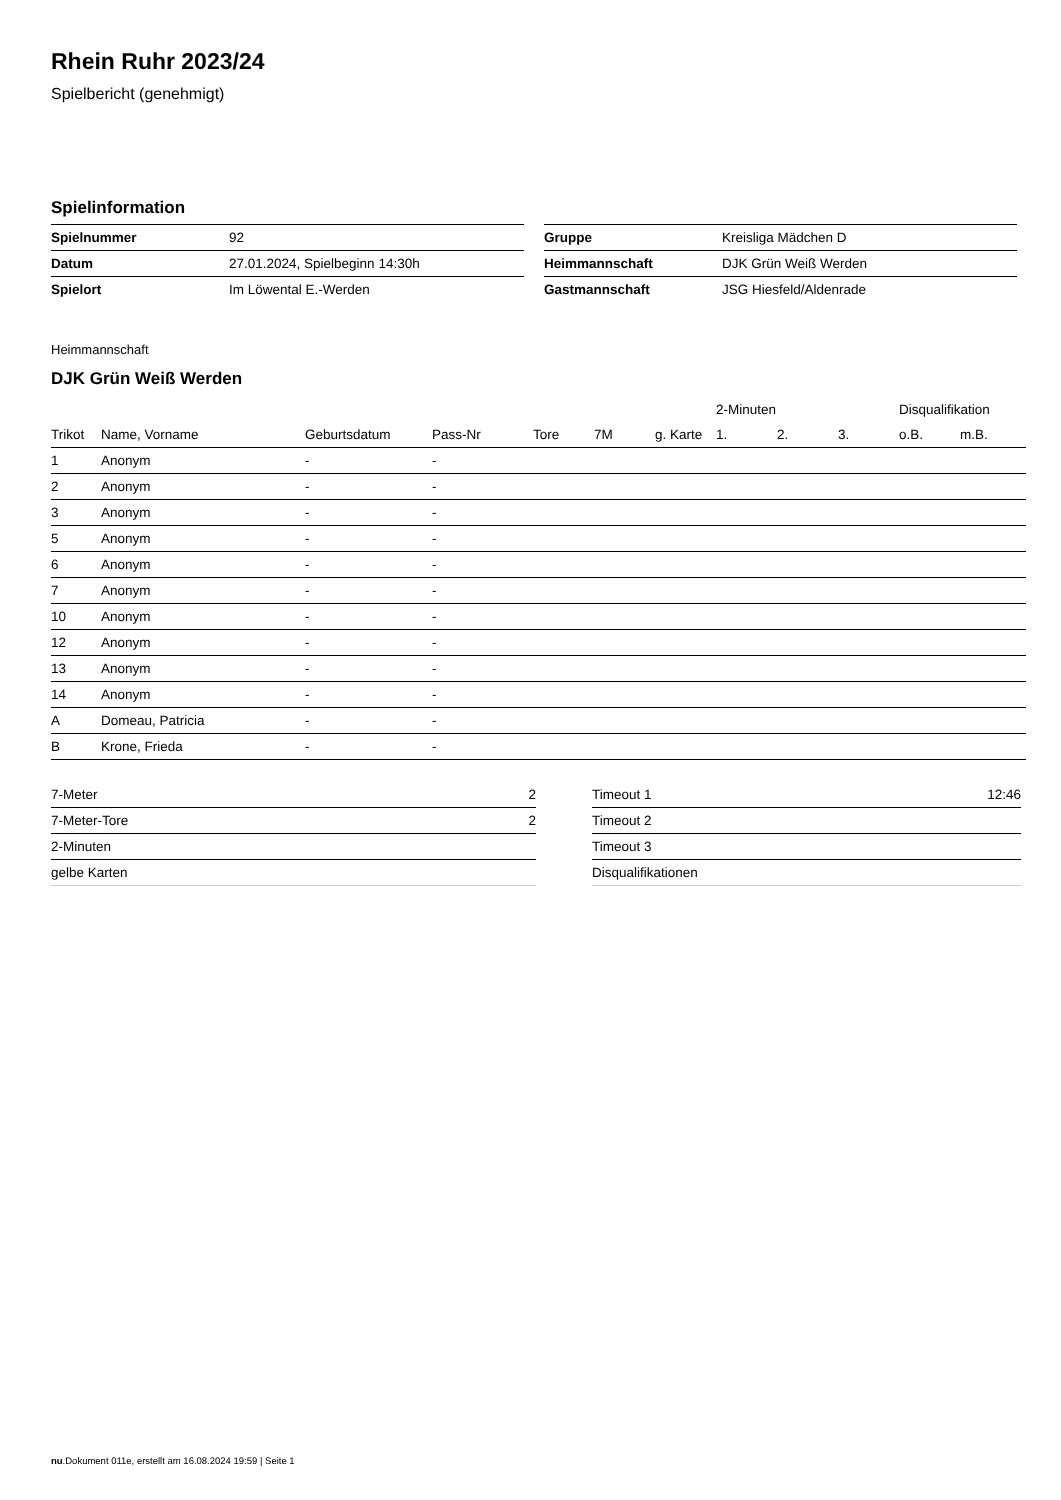Rhein Ruhr 2023/24
Spielbericht (genehmigt)
Spielinformation
| Spielnummer | 92 |
| Datum | 27.01.2024, Spielbeginn 14:30h |
| Spielort | Im Löwental E.-Werden |
| Gruppe | Kreisliga Mädchen D |
| Heimmannschaft | DJK Grün Weiß Werden |
| Gastmannschaft | JSG Hiesfeld/Aldenrade |
Heimmannschaft
DJK Grün Weiß Werden
| | | | | | | | 2-Minuten | | | Disqualifikation | |
| --- | --- | --- | --- | --- | --- | --- | --- | --- | --- | --- | --- |
| Trikot | Name, Vorname | Geburtsdatum | Pass-Nr | Tore | 7M | g. Karte | 1. | 2. | 3. | o.B. | m.B. |
| 1 | Anonym | - | - | | | | | | | | |
| 2 | Anonym | - | - | | | | | | | | |
| 3 | Anonym | - | - | | | | | | | | |
| 5 | Anonym | - | - | | | | | | | | |
| 6 | Anonym | - | - | | | | | | | | |
| 7 | Anonym | - | - | | | | | | | | |
| 10 | Anonym | - | - | | | | | | | | |
| 12 | Anonym | - | - | | | | | | | | |
| 13 | Anonym | - | - | | | | | | | | |
| 14 | Anonym | - | - | | | | | | | | |
| A | Domeau, Patricia | - | - | | | | | | | | |
| B | Krone, Frieda | - | - | | | | | | | | |
| 7-Meter | 2 |
| 7-Meter-Tore | 2 |
| 2-Minuten | |
| gelbe Karten | |
| Timeout 1 | 12:46 |
| Timeout 2 | |
| Timeout 3 | |
| Disqualifikationen | |
nu.Dokument 011e, erstellt am 16.08.2024 19:59 | Seite 1